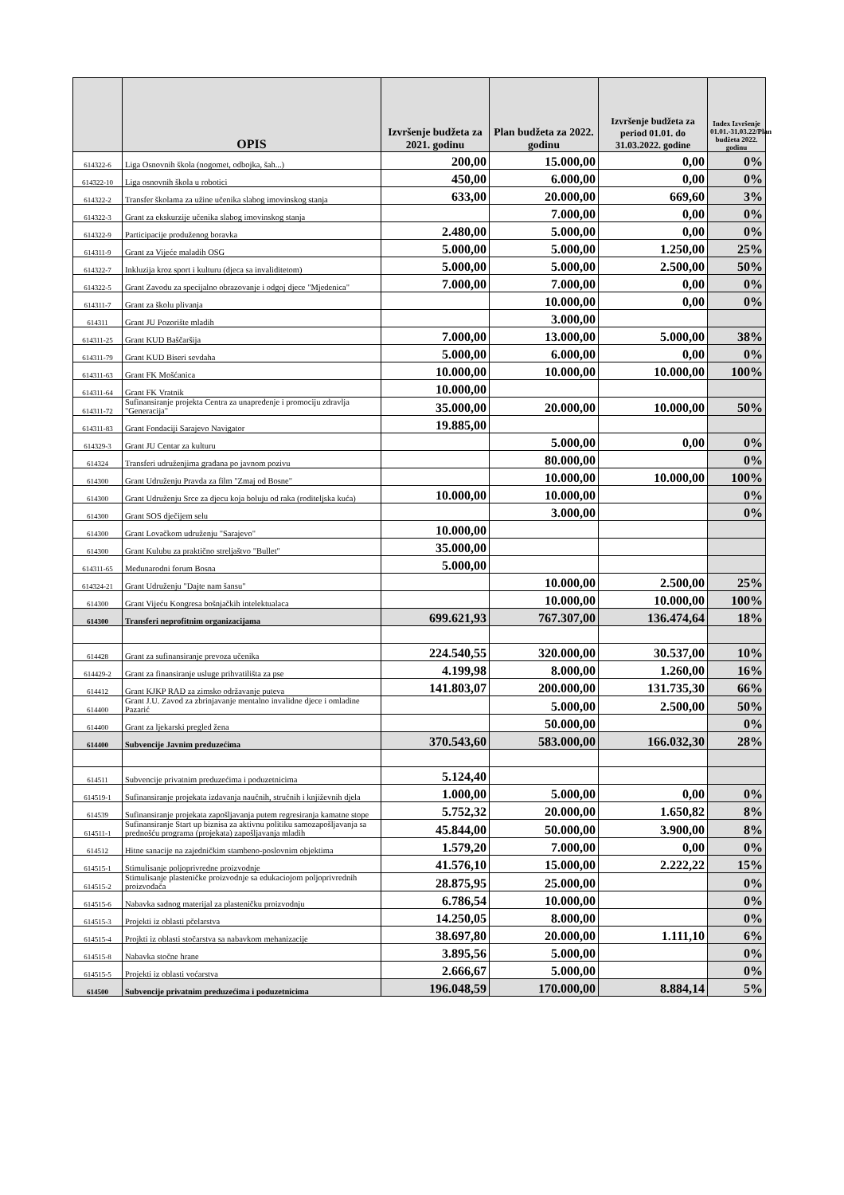| | OPIS | Izvršenje budžeta za 2021. godinu | Plan budžeta za 2022. godinu | Izvršenje budžeta za period 01.01. do 31.03.2022. godine | Index Izvršenje 01.01.-31.03.22/Plan budžeta 2022. godinu |
| --- | --- | --- | --- | --- | --- |
| 614322-6 | Liga Osnovnih škola (nogomet, odbojka, šah...) | 200,00 | 15.000,00 | 0,00 | 0% |
| 614322-10 | Liga osnovnih škola u robotici | 450,00 | 6.000,00 | 0,00 | 0% |
| 614322-2 | Transfer školama za užine učenika slabog imovinskog stanja | 633,00 | 20.000,00 | 669,60 | 3% |
| 614322-3 | Grant za ekskurzije učenika slabog imovinskog stanja | | 7.000,00 | 0,00 | 0% |
| 614322-9 | Participacije produženog boravka | 2.480,00 | 5.000,00 | 0,00 | 0% |
| 614311-9 | Grant za Vijeće maladih OSG | 5.000,00 | 5.000,00 | 1.250,00 | 25% |
| 614322-7 | Inkluzija kroz sport i kulturu (djeca sa invaliditetom) | 5.000,00 | 5.000,00 | 2.500,00 | 50% |
| 614322-5 | Grant Zavodu za specijalno obrazovanje i odgoj djece "Mjedenica" | 7.000,00 | 7.000,00 | 0,00 | 0% |
| 614311-7 | Grant za školu plivanja | | 10.000,00 | 0,00 | 0% |
| 614311 | Grant JU Pozorište mladih | | 3.000,00 | | |
| 614311-25 | Grant KUD Baščaršija | 7.000,00 | 13.000,00 | 5.000,00 | 38% |
| 614311-79 | Grant KUD Biseri sevdaha | 5.000,00 | 6.000,00 | 0,00 | 0% |
| 614311-63 | Grant FK Mošćanica | 10.000,00 | 10.000,00 | 10.000,00 | 100% |
| 614311-64 | Grant FK Vratnik | 10.000,00 | | | |
| 614311-72 | Sufinansiranje projekta Centra za unapređenje i promociju zdravlja "Generacija" | 35.000,00 | 20.000,00 | 10.000,00 | 50% |
| 614311-83 | Grant Fondaciji Sarajevo Navigator | 19.885,00 | | | |
| 614329-3 | Grant JU Centar za kulturu | | 5.000,00 | 0,00 | 0% |
| 614324 | Transferi udruženjima građana po javnom pozivu | | 80.000,00 | | 0% |
| 614300 | Grant Udruženju Pravda za film "Zmaj od Bosne" | | 10.000,00 | 10.000,00 | 100% |
| 614300 | Grant Udruženju Srce za djecu koja boluju od raka (roditeljska kuća) | 10.000,00 | 10.000,00 | | 0% |
| 614300 | Grant SOS dječijem selu | | 3.000,00 | | 0% |
| 614300 | Grant Lovačkom udruženju "Sarajevo" | 10.000,00 | | | |
| 614300 | Grant Kulubu za praktično streljaštvo "Bullet" | 35.000,00 | | | |
| 614311-65 | Međunarodni forum Bosna | 5.000,00 | | | |
| 614324-21 | Grant Udruženju "Dajte nam šansu" | | 10.000,00 | 2.500,00 | 25% |
| 614300 | Grant Vijeću Kongresa bošnjačkih intelektualaca | | 10.000,00 | 10.000,00 | 100% |
| 614300 | Transferi neprofitnim organizacijama | 699.621,93 | 767.307,00 | 136.474,64 | 18% |
| 614428 | Grant za sufinansiranje prevoza učenika | 224.540,55 | 320.000,00 | 30.537,00 | 10% |
| 614429-2 | Grant za finansiranje usluge prihvatilišta za pse | 4.199,98 | 8.000,00 | 1.260,00 | 16% |
| 614412 | Grant KJKP RAD za zimsko održavanje puteva | 141.803,07 | 200.000,00 | 131.735,30 | 66% |
| 614400 | Grant J.U. Zavod za zbrinjavanje mentalno invalidne djece i omladine Pazarić | | 5.000,00 | 2.500,00 | 50% |
| 614400 | Grant za ljekarski pregled žena | | 50.000,00 | | 0% |
| 614400 | Subvencije Javnim preduzećima | 370.543,60 | 583.000,00 | 166.032,30 | 28% |
| 614511 | Subvencije privatnim preduzećima i poduzetnicima | 5.124,40 | | | |
| 614519-1 | Sufinansiranje projekata izdavanja naučnih, stručnih i književnih djela | 1.000,00 | 5.000,00 | 0,00 | 0% |
| 614539 | Sufinansiranje projekata zapošljavanja putem regresiranja kamatne stope | 5.752,32 | 20.000,00 | 1.650,82 | 8% |
| 614511-1 | Sufinansiranje Start up biznisa za aktivnu politiku samozapošljavanja sa prednošću programa (projekata) zapošljavanja mladih | 45.844,00 | 50.000,00 | 3.900,00 | 8% |
| 614512 | Hitne sanacije na zajedničkim stambeno-poslovnim objektima | 1.579,20 | 7.000,00 | 0,00 | 0% |
| 614515-1 | Stimulisanje poljoprivredne proizvodnje | 41.576,10 | 15.000,00 | 2.222,22 | 15% |
| 614515-2 | Stimulisanje plasteničke proizvodnje sa edukaciojom poljoprivrednih proizvođača | 28.875,95 | 25.000,00 | | 0% |
| 614515-6 | Nabavka sadnog materijal za plasteničku proizvodnju | 6.786,54 | 10.000,00 | | 0% |
| 614515-3 | Projekti iz oblasti pčelarstva | 14.250,05 | 8.000,00 | | 0% |
| 614515-4 | Projkti iz oblasti stočarstva sa nabavkom mehanizacije | 38.697,80 | 20.000,00 | 1.111,10 | 6% |
| 614515-8 | Nabavka stočne hrane | 3.895,56 | 5.000,00 | | 0% |
| 614515-5 | Projekti iz oblasti voćarstva | 2.666,67 | 5.000,00 | | 0% |
| 614500 | Subvencije privatnim preduzećima i poduzetnicima | 196.048,59 | 170.000,00 | 8.884,14 | 5% |